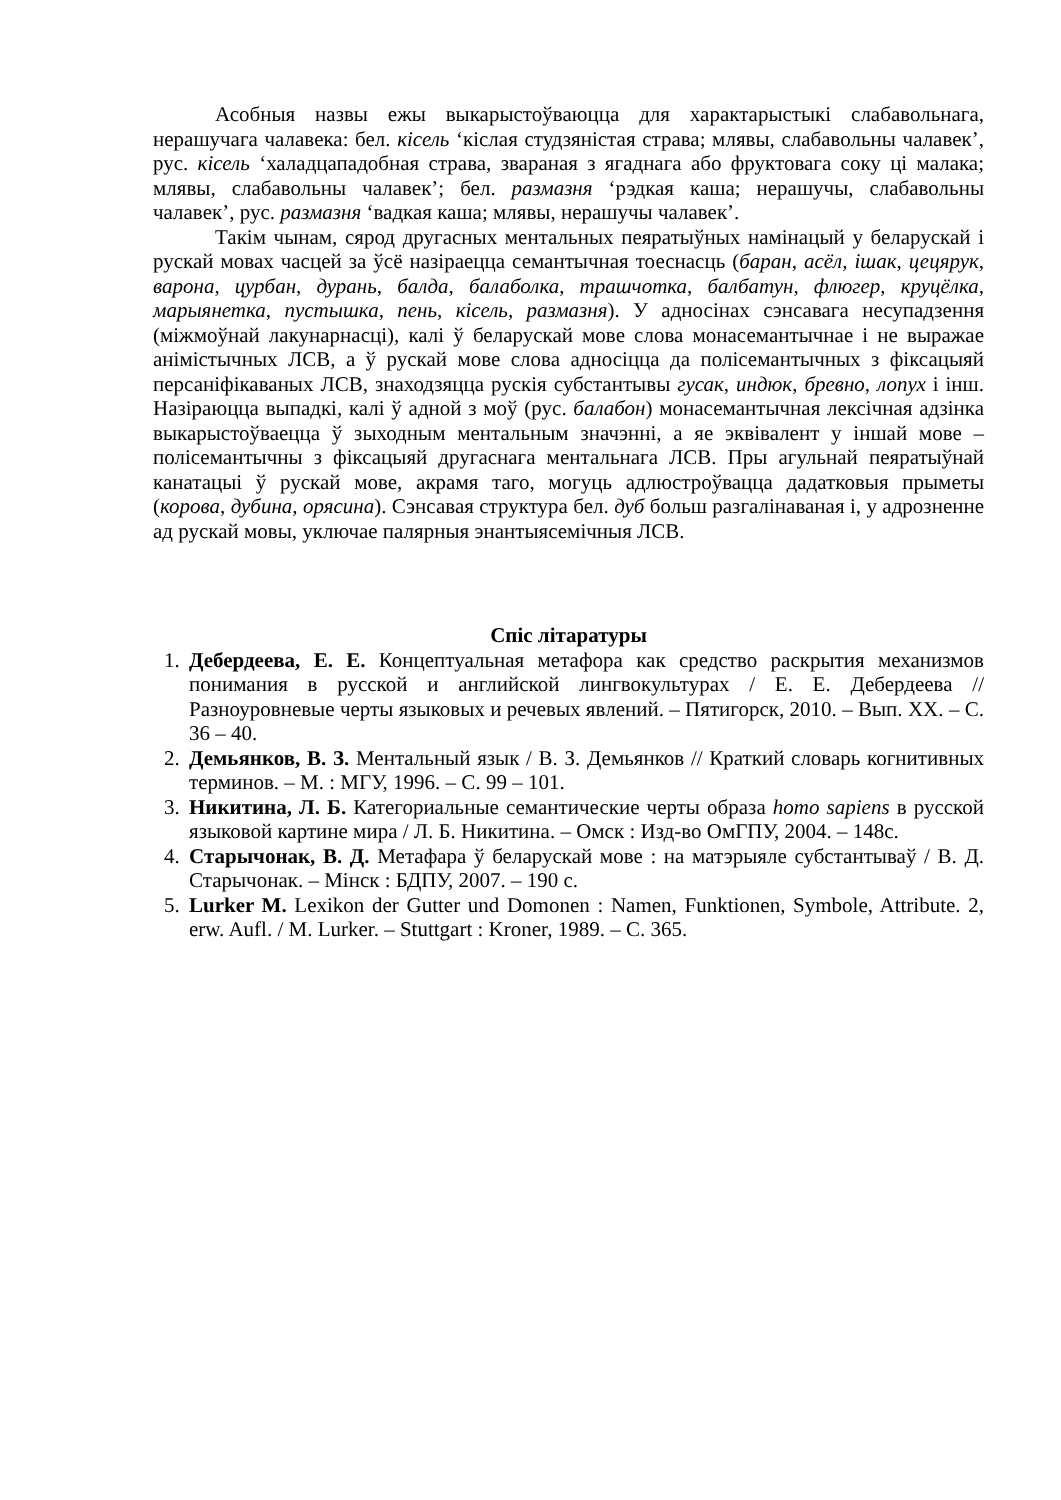Асобныя назвы ежы выкарыстоўваюцца для характарыстыкі слабавольнага, нерашучага чалавека: бел. кісель ‘кіслая студзяністая страва; млявы, слабавольны чалавек’, рус. кісель ‘халадцападобная страва, звараная з ягаднага або фруктовага соку ці малака; млявы, слабавольны чалавек’; бел. размазня ‘рэдкая каша; нерашучы, слабавольны чалавек’, рус. размазня ‘вадкая каша; млявы, нерашучы чалавек’.
Такім чынам, сярод другасных ментальных пеяратыўных намінацый у беларускай і рускай мовах часцей за ўсё назіраецца семантычная тоеснасць (баран, асёл, ішак, цецярук, варона, цурбан, дурань, балда, балаболка, трашчотка, балбатун, флюгер, круцёлка, марыянетка, пустышка, пень, кісель, размазня). У адносінах сэнсавага несупадзення (міжмоўнай лакунарнасці), калі ў беларускай мове слова монасемантычнае і не выражае анімістычных ЛСВ, а ў рускай мове слова адносіцца да полісемантычных з фіксацыяй персаніфікаваных ЛСВ, знаходзяцца рускія субстантывы гусак, индюк, бревно, лопух і інш. Назіраюцца выпадкі, калі ў адной з моў (рус. балабон) монасемантычная лексічная адзінка выкарыстоўваецца ў зыходным ментальным значэнні, а яе эквівалент у іншай мове – полісемантычны з фіксацыяй другаснага ментальнага ЛСВ. Пры агульнай пеяратыўнай канатацыі ў рускай мове, акрамя таго, могуць адлюстроўвацца дадатковыя прыметы (корова, дубина, орясина). Сэнсавая структура бел. дуб больш разгалінаваная і, у адрозненне ад рускай мовы, уключае палярныя энантыясемічныя ЛСВ.
Спіс літаратуры
1. Дебердеева, Е. Е. Концептуальная метафора как средство раскрытия механизмов понимания в русской и английской лингвокультурах / Е. Е. Дебердеева // Разноуровневые черты языковых и речевых явлений. – Пятигорск, 2010. – Вып. XX. – С. 36 – 40.
2. Демьянков, В. З. Ментальный язык / В. З. Демьянков // Краткий словарь когнитивных терминов. – М. : МГУ, 1996. – С. 99 – 101.
3. Никитина, Л. Б. Категориальные семантические черты образа homo sapiens в русской языковой картине мира / Л. Б. Никитина. – Омск : Изд-во ОмГПУ, 2004. – 148с.
4. Старычонак, В. Д. Метафара ў беларускай мове : на матэрыяле субстантываў / В. Д. Старычонак. – Мінск : БДПУ, 2007. – 190 с.
5. Lurker M. Lexikon der Gutter und Domonen : Namen, Funktionen, Symbole, Attribute. 2, erw. Aufl. / M. Lurker. – Stuttgart : Kroner, 1989. – С. 365.